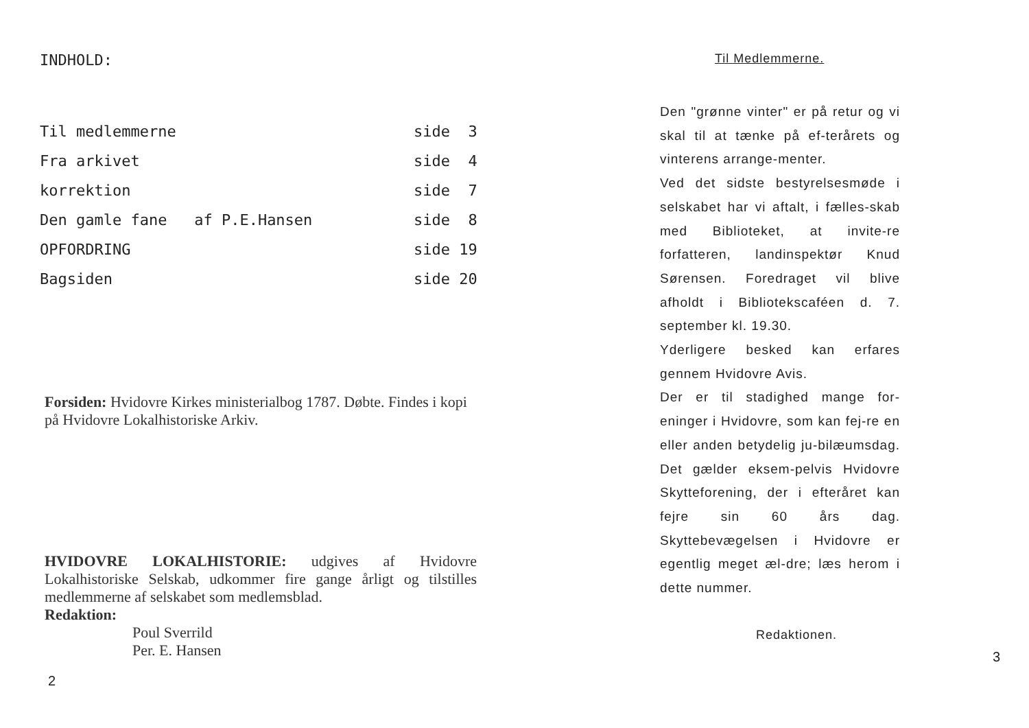INDHOLD:
| Til medlemmerne | side 3 |
| Fra arkivet | side 4 |
| korrektion | side 7 |
| Den gamle fane af P.E.Hansen | side 8 |
| OPFORDRING | side 19 |
| Bagsiden | side 20 |
Forsiden: Hvidovre Kirkes ministerialbog 1787. Døbte. Findes i kopi på Hvidovre Lokalhistoriske Arkiv.
HVIDOVRE LOKALHISTORIE: udgives af Hvidovre Lokalhistoriske Selskab, udkommer fire gange årligt og tilstilles medlemmerne af selskabet som medlemsblad.
Redaktion:
Poul Sverrild
Per. E. Hansen
2
Til Medlemmerne.
Den "grønne vinter" er på retur og vi skal til at tænke på ef-terårets og vinterens arrange-menter.
Ved det sidste bestyrelsesmøde i selskabet har vi aftalt, i fælles-skab med Biblioteket, at invite-re forfatteren, landinspektør Knud Sørensen. Foredraget vil blive afholdt i Bibliotekscaféen d. 7. september kl. 19.30.
Yderligere besked kan erfares gennem Hvidovre Avis.
Der er til stadighed mange for-eninger i Hvidovre, som kan fej-re en eller anden betydelig ju-bilæumsdag. Det gælder eksem-pelvis Hvidovre Skytteforening, der i efteråret kan fejre sin 60 års dag. Skyttebevægelsen i Hvidovre er egentlig meget æl-dre; læs herom i dette nummer.
Redaktionen.
3